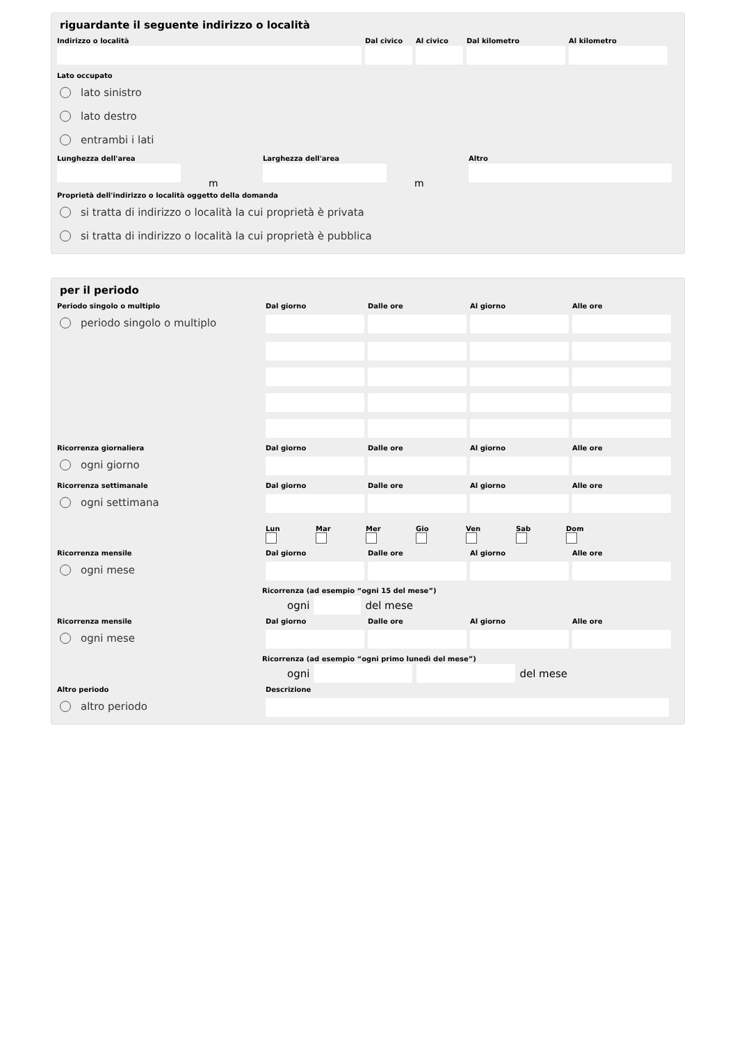riguardante il seguente indirizzo o località
Indirizzo o località Dal civico
Al civico
Dal kilometro Al kilometro
Lato occupato
lato sinistro
lato destro
entrambi i lati
Lunghezza dell'area
m
Larghezza dell'area
m
Altro
Proprietà dell'indirizzo o località oggetto della domanda
si tratta di indirizzo o località la cui proprietà è privata
si tratta di indirizzo o località la cui proprietà è pubblica
per il periodo
Periodo singolo o multiplo Dal giorno Dalle ore Al giorno Alle ore
periodo singolo o multiplo
Ricorrenza giornaliera Dal giorno Dalle ore Al giorno Alle ore
ogni giorno
Ricorrenza settimanale Dal giorno Dalle ore Al giorno Alle ore
ogni settimana
Lun
Mar
Mer
Gio
Ven
Sab
Dom
Ricorrenza mensile Dal giorno Dalle ore Al giorno Alle ore
ogni mese
Ricorrenza (ad esempio “ogni 15 del mese”)
ogni
del mese
Ricorrenza mensile Dal giorno Dalle ore Al giorno Alle ore
ogni mese
Ricorrenza (ad esempio “ogni primo lunedì del mese”)
ogni
del mese
Altro periodo Descrizione
altro periodo